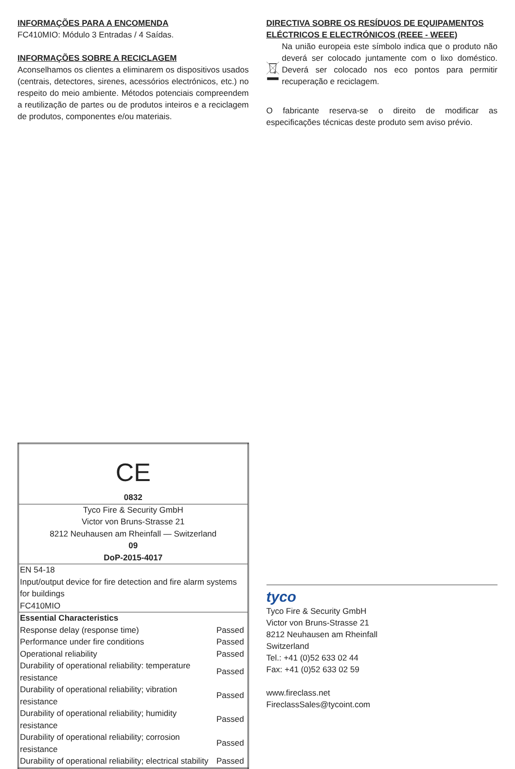INFORMAÇÕES PARA A ENCOMENDA
FC410MIO: Módulo 3 Entradas / 4 Saídas.
INFORMAÇÕES SOBRE A RECICLAGEM
Aconselhamos os clientes a eliminarem os dispositivos usados (centrais, detectores, sirenes, acessórios electrónicos, etc.) no respeito do meio ambiente. Métodos potenciais compreendem a reutilização de partes ou de produtos inteiros e a reciclagem de produtos, componentes e/ou materiais.
DIRECTIVA SOBRE OS RESÍDUOS DE EQUIPAMENTOS ELÉCTRICOS E ELECTRÓNICOS (REEE - WEEE)
Na união europeia este símbolo indica que o produto não deverá ser colocado juntamente com o lixo doméstico. Deverá ser colocado nos eco pontos para permitir recuperação e reciclagem.
O fabricante reserva-se o direito de modificar as especificações técnicas deste produto sem aviso prévio.
| CE | |
| 0832 | |
| Tyco Fire & Security GmbH Victor von Bruns-Strasse 21 8212 Neuhausen am Rheinfall — Switzerland 09 DoP-2015-4017 | |
| EN 54-18 Input/output device for fire detection and fire alarm systems for buildings FC410MIO | |
| Essential Characteristics | |
| Response delay (response time) | Passed |
| Performance under fire conditions | Passed |
| Operational reliability | Passed |
| Durability of operational reliability: temperature resistance | Passed |
| Durability of operational reliability; vibration resistance | Passed |
| Durability of operational reliability; humidity resistance | Passed |
| Durability of operational reliability; corrosion resistance | Passed |
| Durability of operational reliability; electrical stability | Passed |
tyco
Tyco Fire & Security GmbH
Victor von Bruns-Strasse 21
8212 Neuhausen am Rheinfall
Switzerland
Tel.: +41 (0)52 633 02 44
Fax: +41 (0)52 633 02 59
www.fireclass.net
FireclassSales@tycoint.com